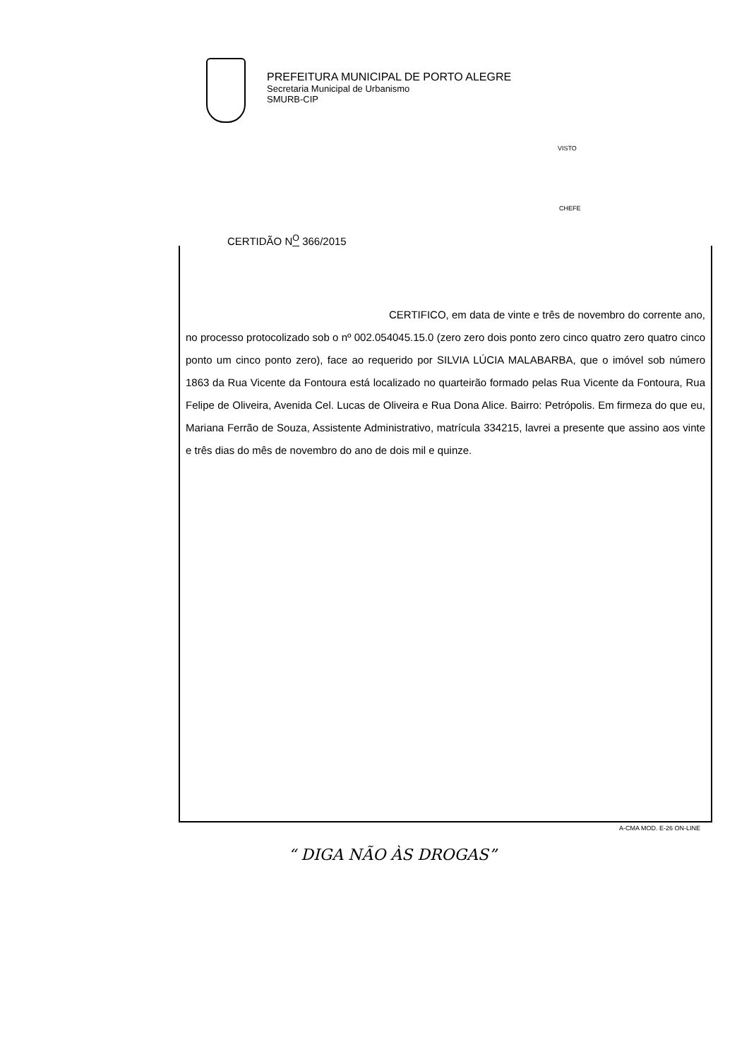PREFEITURA MUNICIPAL DE PORTO ALEGRE
Secretaria Municipal de Urbanismo
SMURB-CIP
VISTO
CHEFE
CERTIDÃO N<sup>O</sup> 366/2015
CERTIFICO, em data de vinte e três de novembro do corrente ano, no processo protocolizado sob o nº 002.054045.15.0 (zero zero dois ponto zero cinco quatro zero quatro cinco ponto um cinco ponto zero), face ao requerido por SILVIA LÚCIA MALABARBA, que o imóvel sob número 1863 da Rua Vicente da Fontoura está localizado no quarteirão formado pelas Rua Vicente da Fontoura, Rua Felipe de Oliveira, Avenida Cel. Lucas de Oliveira e Rua Dona Alice. Bairro: Petrópolis. Em firmeza do que eu, Mariana Ferrão de Souza, Assistente Administrativo, matrícula 334215, lavrei a presente que assino aos vinte e três dias do mês de novembro do ano de dois mil e quinze.
A-CMA MOD. E-26 ON-LINE
“ DIGA NÃO ÀS DROGAS”